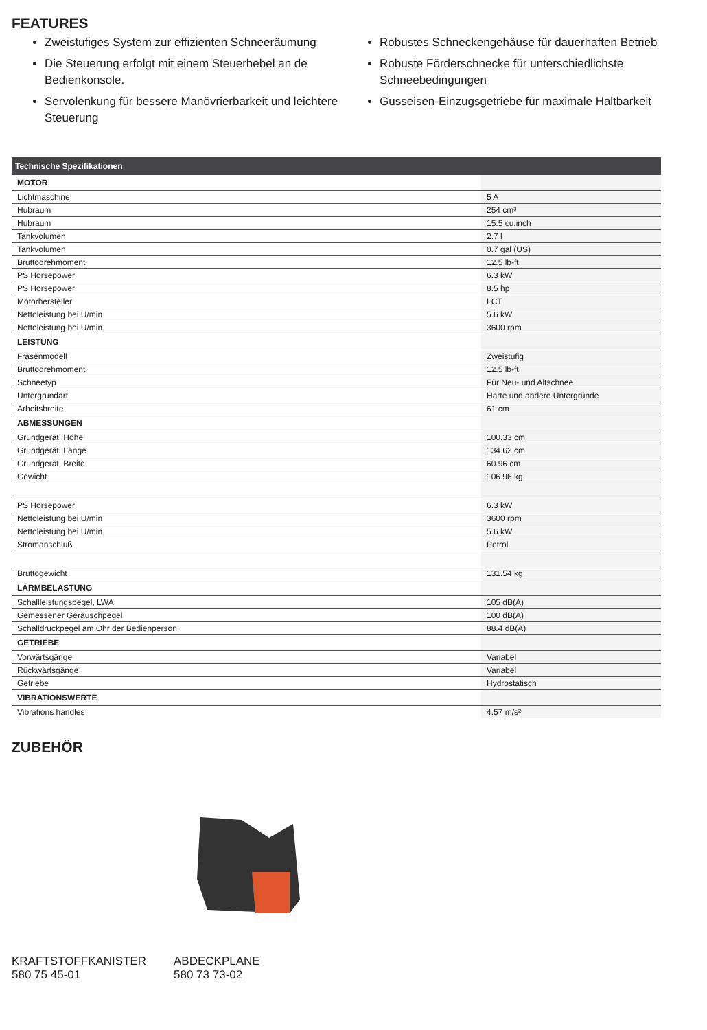FEATURES
Zweistufiges System zur effizienten Schneeräumung
Die Steuerung erfolgt mit einem Steuerhebel an de Bedienkonsole.
Servolenkung für bessere Manövrierbarkeit und leichtere Steuerung
Robustes Schneckengehäuse für dauerhaften Betrieb
Robuste Förderschnecke für unterschiedlichste Schneebedingungen
Gusseisen-Einzugsgetriebe für maximale Haltbarkeit
| Technische Spezifikationen | |
| --- | --- |
| MOTOR | |
| Lichtmaschine | 5 A |
| Hubraum | 254 cm³ |
| Hubraum | 15.5 cu.inch |
| Tankvolumen | 2.7 l |
| Tankvolumen | 0.7 gal (US) |
| Bruttodrehmoment | 12.5 lb-ft |
| PS Horsepower | 6.3 kW |
| PS Horsepower | 8.5 hp |
| Motorhersteller | LCT |
| Nettoleistung bei U/min | 5.6 kW |
| Nettoleistung bei U/min | 3600 rpm |
| LEISTUNG | |
| Fräsenmodell | Zweistufig |
| Bruttodrehmoment | 12.5 lb-ft |
| Schneetyp | Für Neu- und Altschnee |
| Untergrundart | Harte und andere Untergründe |
| Arbeitsbreite | 61 cm |
| ABMESSUNGEN | |
| Grundgerät, Höhe | 100.33 cm |
| Grundgerät, Länge | 134.62 cm |
| Grundgerät, Breite | 60.96 cm |
| Gewicht | 106.96 kg |
| PS Horsepower | 6.3 kW |
| Nettoleistung bei U/min | 3600 rpm |
| Nettoleistung bei U/min | 5.6 kW |
| Stromanschluß | Petrol |
| Bruttogewicht | 131.54 kg |
| LÄRMBELASTUNG | |
| Schallleistungspegel, LWA | 105 dB(A) |
| Gemessener Geräuschpegel | 100 dB(A) |
| Schalldruckpegel am Ohr der Bedienperson | 88.4 dB(A) |
| GETRIEBE | |
| Vorwärtsgänge | Variabel |
| Rückwärtsgänge | Variabel |
| Getriebe | Hydrostatisch |
| VIBRATIONSWERTE | |
| Vibrations handles | 4.57 m/s² |
ZUBEHÖR
KRAFTSTOFFKANISTER
580 75 45-01
ABDECKPLANE
580 73 73-02